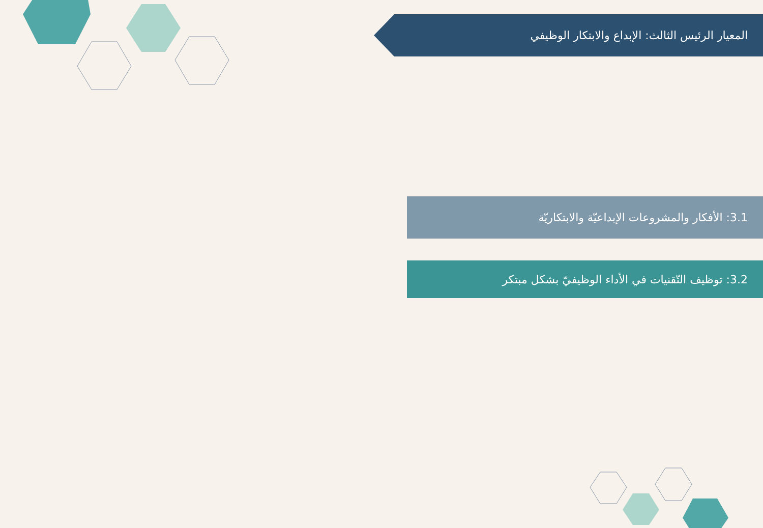المعيار الرئيس الثالث: الإبداع والابتكار الوظيفي
3.1: الأفكار والمشروعات الإبداعيّة والابتكاريّة
3.2: توظيف التّقنيات في الأداء الوظيفيّ بشكل مبتكر